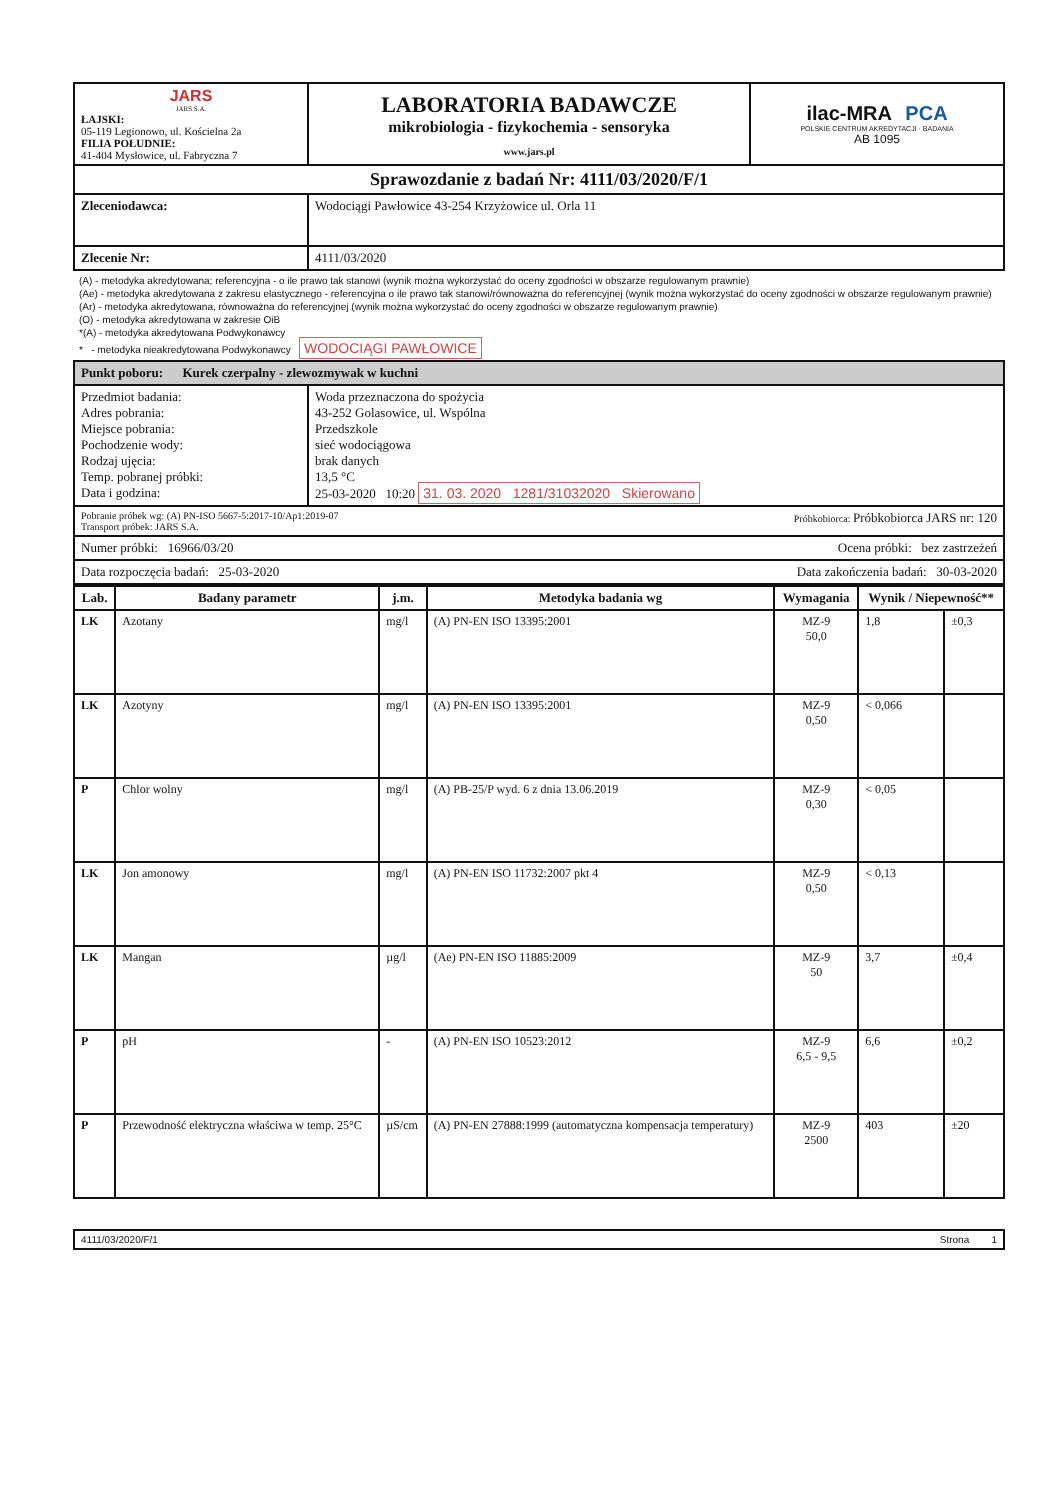| JARS JARS S.A. ŁAJSKI: 05-119 Legionowo, ul. Kościelna 2a FILIA POŁUDNIE: 41-404 Mysłowice, ul. Fabryczna 7 | LABORATORIA BADAWCZE mikrobiologia - fizykochemia - sensoryka www.jars.pl | ilac-MRA PCA POLSKIE CENTRUM AKREDYTACJI · BADANIA AB 1095 |
| Sprawozdanie z badań Nr: 4111/03/2020/F/1 | | |
| Zleceniodawca: | Wodociągi Pawłowice 43-254 Krzyżowice ul. Orla 11 | |
| Zlecenie Nr: | 4111/03/2020 | |
(A) - metodyka akredytowana; referencyjna - o ile prawo tak stanowi (wynik można wykorzystać do oceny zgodności w obszarze regulowanym prawnie)
(Ae) - metodyka akredytowana z zakresu elastycznego - referencyjna o ile prawo tak stanowi/równoważna do referencyjnej (wynik można wykorzystać do oceny zgodności w obszarze regulowanym prawnie)
(Ar) - metodyka akredytowana, równoważna do referencyjnej (wynik można wykorzystać do oceny zgodności w obszarze regulowanym prawnie)
(O) - metodyka akredytowana w zakresie OiB
*(A) - metodyka akredytowana Podwykonawcy
* - metodyka nieakredytowana Podwykonawcy WODOCIĄGI PAWŁOWICE
| Punkt poboru: Kurek czerpalny - zlewozmywak w kuchni | |
| Przedmiot badania: Adres pobrania: Miejsce pobrania: Pochodzenie wody: Rodzaj ujęcia: Temp. pobranej próbki: Data i godzina: | Woda przeznaczona do spożycia 43-252 Golasowice, ul. Wspólna Przedszkole sieć wodociągowa brak danych 13,5 °C 25-03-2020 10:20 31. 03. 2020 1281/31032020 Skierowano |
| Pobranie próbek wg: (A) PN-ISO 5667-5:2017-10/Ap1:2019-07 Próbkobiorca: Próbkobiorca JARS nr: 120 Transport próbek: JARS S.A. | |
| Numer próbki: 16966/03/20 Ocena próbki: bez zastrzeżeń | |
| Data rozpoczęcia badań: 25-03-2020 Data zakończenia badań: 30-03-2020 | |
| Lab. | Badany parametr | j.m. | Metodyka badania wg | Wymagania | Wynik / Niepewność** | |
| --- | --- | --- | --- | --- | --- | --- |
| LK | Azotany | mg/l | (A) PN-EN ISO 13395:2001 | MZ-9 50,0 | 1,8 | ±0,3 |
| LK | Azotyny | mg/l | (A) PN-EN ISO 13395:2001 | MZ-9 0,50 | < 0,066 | |
| P | Chlor wolny | mg/l | (A) PB-25/P wyd. 6 z dnia 13.06.2019 | MZ-9 0,30 | < 0,05 | |
| LK | Jon amonowy | mg/l | (A) PN-EN ISO 11732:2007 pkt 4 | MZ-9 0,50 | < 0,13 | |
| LK | Mangan | µg/l | (Ae) PN-EN ISO 11885:2009 | MZ-9 50 | 3,7 | ±0,4 |
| P | pH | - | (A) PN-EN ISO 10523:2012 | MZ-9 6,5 - 9,5 | 6,6 | ±0,2 |
| P | Przewodność elektryczna właściwa w temp. 25°C | µS/cm | (A) PN-EN 27888:1999 (automatyczna kompensacja temperatury) | MZ-9 2500 | 403 | ±20 |
| 4111/03/2020/F/1 Strona 1 |